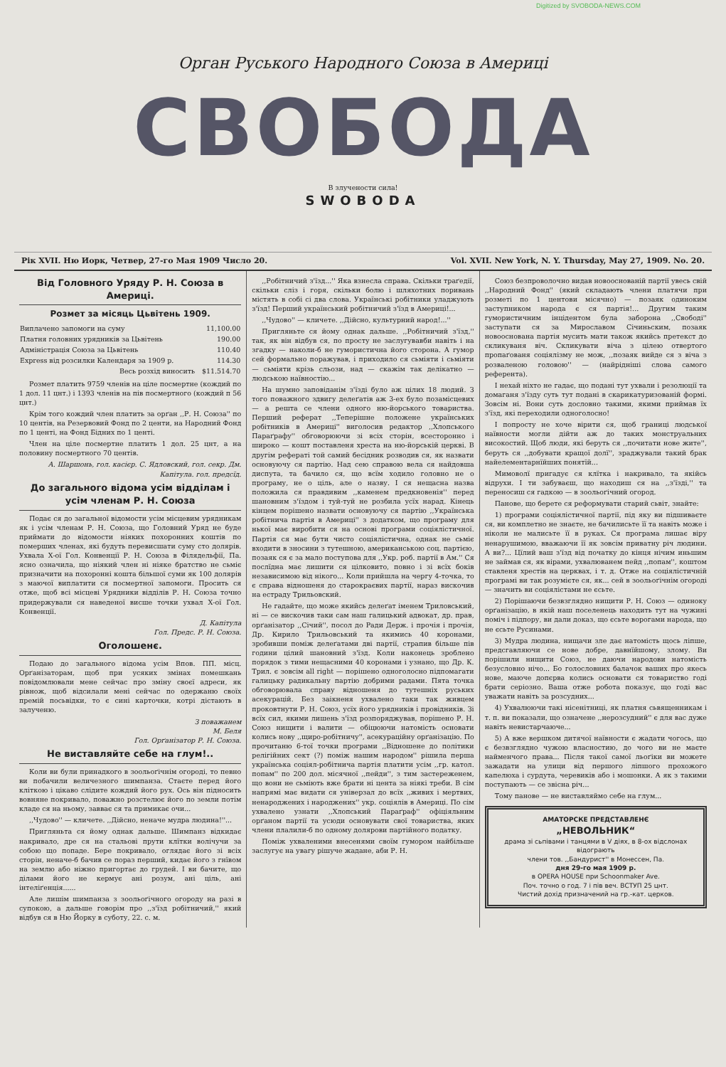Digitized by SVOBODA-NEWS.COM
Орган Руського Народного Союза в Америці
СВОБОДА
В злучености сила!
SWOBODA
Рік XVII. Ню Иорк, Четвер, 27-го Мая 1909 Число 20. Vol. XVII. New York, N. Y. Thursday, May 27, 1909. No. 20.
Від Головного Уряду Р. Н. Союза в Америці.
Розмет за місяць Цьвітень 1909.
| Виплачено запомоги на суму | 11,100.00 |
| Платня головних урядників за Цьвітень | 190.00 |
| Адміністрація Союза за Цьвітень | 110.40 |
| Express від розсилки Календаря за 1909 р. | 114.30 |
| Весь розхід виносить | $11.514.70 |
Розмет платить 9759 членів на ціле посмертне (кождий по 1 дол. 11 цнт.) і 1393 членів на пів посмертного (кождий п 56 цнт.)
Крім того кождий член платить за орґан ,,Р. Н. Союза'' по 10 центів, на Резервовий Фонд по 2 центи, на Народний Фонд по 1 центі, на Фонд Бідних по 1 центі.
Член на ціле посмертне платить 1 дол. 25 цнт, а на половину посмертного 70 центів.
А. Шаршонь, гол. касієр. С. Ядловский, гол. секр. Дм. Капітула. гол. предсїд.
До загального відома усім відділам і усім членам Р. Н. Союза
Подає ся до загальної відомости усім місцевим урядникам як і усім членам Р. Н. Союза, що Головний Уряд не буде приймати до відомости ніяких похоронних коштів по померших членах, які будуть перевисшати суму сто долярів. Ухвала Х-ої Гол. Конвенції Р. Н. Союза в Філядельфії, Па. ясно означила, що ніякий член ні ніяке братство не сьміє призначити на похоронні кошта більшої суми як 100 долярів з маючої виплатити ся посмертної запомоги. Просить ся отже, щоб всі місцеві Урядники відділів Р. Н. Союза точно придержували ся наведеної висше точки ухвал Х-ої Гол. Конвенції.
Д. Капітула
Гол. Предс. Р. Н. Союза.
Оголошенє.
Подаю до загального відома усім Впов. ПП. місц. Орґанізаторам, щоб при усяких змінах помешкань повідомлювали мене сейчас про зміну своєї адреси, як рівнож, щоб відсилали мені сейчас по одержаню своїх премій посьвідки, то є сині карточки, котрі дістають в залученю.
З поважанем
М. Беля
Гол. Орґанізатор Р. Н. Союза.
Не виставляйте себе на глум!..
Коли ви були принадкого в зоольоґічнім огороді, то певно ви побачили величезного шимпанза. Стаєте перед його кліткою і цікаво слідите кождий його рух. Ось він підносить вовняне покривало, поважно розстелює його по земли потім кладе ся на ньому, завває ся та примикає очи...
,,Чудово'' — кличете. ,,Дійсно, неначе мудра людина!''...
Пригляньта ся йому однак дальше. Шимпанз відкидає накривало, дре ся на стальові прути клїтки волічучи за собою що попаде. Бере покривало, оглядає його зі всіх сторін, неначе-б бачив се пораз перший, кидає його з гнївом на землю або ніжно пригортає до грудей. І ви бачите, що ділами його не кермує ані розум, ані ціль, ані інтеліґенція......
Але лишім шимпанза з зоольоґічного огороду на разі в супокою, а дальше говорім про ,,з'їзд робітничий,'' який відбув ся в Ню Йорку в суботу, 22. с. м.
,,Робітничий з'їзд...'' Яка взнесла справа. Скільки траґедії, скільки сліз і горя, скільки болю і шляхотних поривань містять в собі сі два слова. Українські робітники уладжують з'їзд! Перший український робітничий з'їзд в Америці!...
,,Чудово'' — кличете. ,,Дійсно, культурний народ!...''
Пригляньте ся йому однак дальше. ,,Робітничий з'їзд,'' так, як він відбув ся, по просту не заслугувавби навіть і на згадку — наколи-б не гумористична його сторона. А гумор сей формально поражував, і приходило ся сьміяти і сьміяти — сьміяти крізь сльози, над — скажім так делікатно — людською наївностію...
На шумно заповіданім з'їзді було аж цілих 18 людий. З того поважного здвигу делеґатів аж 3-ех було позамісцевих — а решта се члени одного ню-йорського товариства. Перший реферат ,,Теперішне положене українських робітників в Америці'' виголосив редактор ,,Хлопського Параґрафу'' обговорюючи зі всіх сторін, всесторонно і широко — кошт поставленя хреста на ню-йорській церкві. В другім рефераті той самий бесідник розводив ся, як назвати основуючу ся партію. Над сею справою вела ся найдовша диспута, та бачило ся, що всїм ходило головно не о програму, не о ціль, але о назву. І ся нещасна назва положила ся правдивим ,,каменем предкновенія'' перед шановним з'їздом і туй-туй не розбила усїх нарад. Кінець кінцем порішено назвати основуючу ся партію ,,Українська робітнича партія в Америці'' з додатком, що програму для нької має виробити ся на основі програми соціялістичної. Партія ся має бути чисто соціялістична, однак не сьміє входити в зносини з тутешною, американською соц. партією, позаяк ся є за мало поступова для ,,Укр. роб. партії в Ам.'' Ся послїдна має лишити ся цілковито, повно і зі всїх боків независимою від нікого... Коли прийшла на чергу 4-точка, то є справа відношеня до старокраєвих партії, нараз вискочив на естраду Трильовский.
Не гадайте, що може якийсь делеґат іменем Триловський, ні — се вискочив таки сам наш галицький адвокат, др. прав, орґанізатор ,,Січий'', посол до Ради Держ. і прочія і прочія, Др. Кирило Трильовський та якимись 40 коронами, зробивши поміж делеґатами дві партії, страпив більше пів години цілий шановний з'їзд. Коли наконець зроблено порядок з тими нещасними 40 коронами і узнано, що Др. К. Трил. є зовсім all right — порішено одноголосно підпомагати галицьку радикальну партію добрими радами. Пята точка обговорювала справу відношеня до тутешніх руських асекурацій. Без заікненя ухвалено таки так живцем проковтнути Р. Н. Союз, усїх його урядників і провідників. Зі всїх сил, якими лишень з'їзд розпоряджував, порішено Р. Н. Союз нищити і валити — обіцюючи натомість основати колись нову ,,щиро-робітничу'', асекураційну орґанізацію. По прочитаню 6-тої точки програми ,,Відношене до політики релігійних сект (?) поміж нашим народом'' рішила перша українська соціял-робітнича партія платити усім ,,гр. катол. попам'' по 200 дол. місячної ,,пейди'', з тим застереженем, що вони не сьміють вже брати ні цента за ніякі треби. В сім напрямі має видати ся універзал до всїх ,,живих і мертвих, ненароджених і народжених'' укр. соціялів в Америці. По сім ухвалено узнати ,,Хлопський Параґраф'' офіціяльним орґаном партії та усюди основувати свої товариства, яких члени плалили-б по одному долярови партійного податку.
Поміж ухваленими внесенями своїм гумором найбільше заслугує на увагу рішуче жадане, аби Р. Н.
Союз безпроволочно видав новооснованій партії увесь свій ,,Народний Фонд'' (який складають члени платячи при розметі по 1 центови місячно) — позаяк одиноким заступником народа є ся партія!... Другим таким гумористичним інцідентом була заборона ,,Свободі'' заступати ся за Мирославом Січиньским, позаяк новооснована партія мусить мати також якийсь претекст до скликуваня віч. Скликувати віча з цілею отвертого пропаґованя соціялізму не мож, ,,позаяк вийде ся з віча з розваленою головою'' — (найрідніші слова самого референта).
І нехай ніхто не гадає, що подані тут ухвали і резолюції та домаганя з'їзду суть тут подані в скарикатуризованій формі. Зовсім ні. Вони суть дословно такими, якими приймав їх з'їзд, які переходили одноголосно!
І попросту не хоче вірити ся, щоб границі людської наївности могли дійти аж до таких монструальних високостий. Щоб люди, які беруть ся ,,почитати нове жите'', беруть ся ,,добувати кращої долї'', зраджували такий брак найелементарнїйших понятїй...
Мимоволї пригадує ся клїтка і накривало, та якійсь відрухи. І ти забуваєш, що находиш ся на ,,з'їзді,'' та переносиш ся гадкою — в зоольоґічний огород.
Панове, що берете ся реформувати старий сьвіт, знайте:
1) програми соціялістичної партії, під яку ви підшиваєте ся, ви комплетно не знаєте, не бачилисьте її та навіть може і ніколи не малисьте її в руках. Ся програма лишає віру ненарушимою, вважаючи її як зовсім приватну річ людини. А ви?... Цїлий ваш з'їзд від початку до кінця нічим иньшим не займав ся, як вірами, ухвалюванем пейд ,,попам'', коштом ставленя хрестів на церквах, і т. д. Отже на соціялістичній програмі ви так розумієте ся, як... сей в зоольоґічнім огороді — значить ви соціялістами не єсьте.
2) Порішаючи безвзглядно нищити Р. Н. Союз — одиноку орґанізацію, в якій наш поселенець находить тут на чужині поміч і підпору, ви дали доказ, що єсьте ворогами народа, що не єсьте Русинами.
3) Мудра людина, нищачи зле дає натомість щось ліпше, предсгавляючи се нове добре, давнїйшому, злому. Ви порішили нищити Союз, не даючи народови натомість безусловно нічо... Бо голословних балачок ваших про якесь нове, маюче допєрва колись основати ся товариство годі брати серіозно. Ваша отже робота показує, що годі вас уважати навіть за розсудних...
4) Ухвалюючи такі нісенітниці, як платня сьвященникам і т. п. ви показали, що означене ,,нерозсудний'' є для вас дуже навіть невистарчаюче...
5) А вже вершком дитячої наївности є жадати чогось, що є безвзглядно чужою власностию, до чого ви не маєте найменчого права... Після такої самої льоґіки ви можете зажадати на улици від першого ліпшого прохожого капелюха і сурдута, черевиків або і мошонки. А як з такими поступають — се звісна річ...
Тому панове — не виставляймо себе на глум...
АМАТОРСКЕ ПРЕДСТАВЛЕНЄ
„НЕВОЛЬНИК“
драма зі сьпівами і танцями в V діях, в 8-ох відслонах
відограють
члени тов. ,,Бандурист'' в Монессен, Па.
дня 29-го мая 1909 р.
в OPERA HOUSE при Schoonmaker Ave.
Поч. точно о год. 7 і пів веч. ВСТУП 25 цнт.
Чистий дохід призначений на гр.-кат. церков.